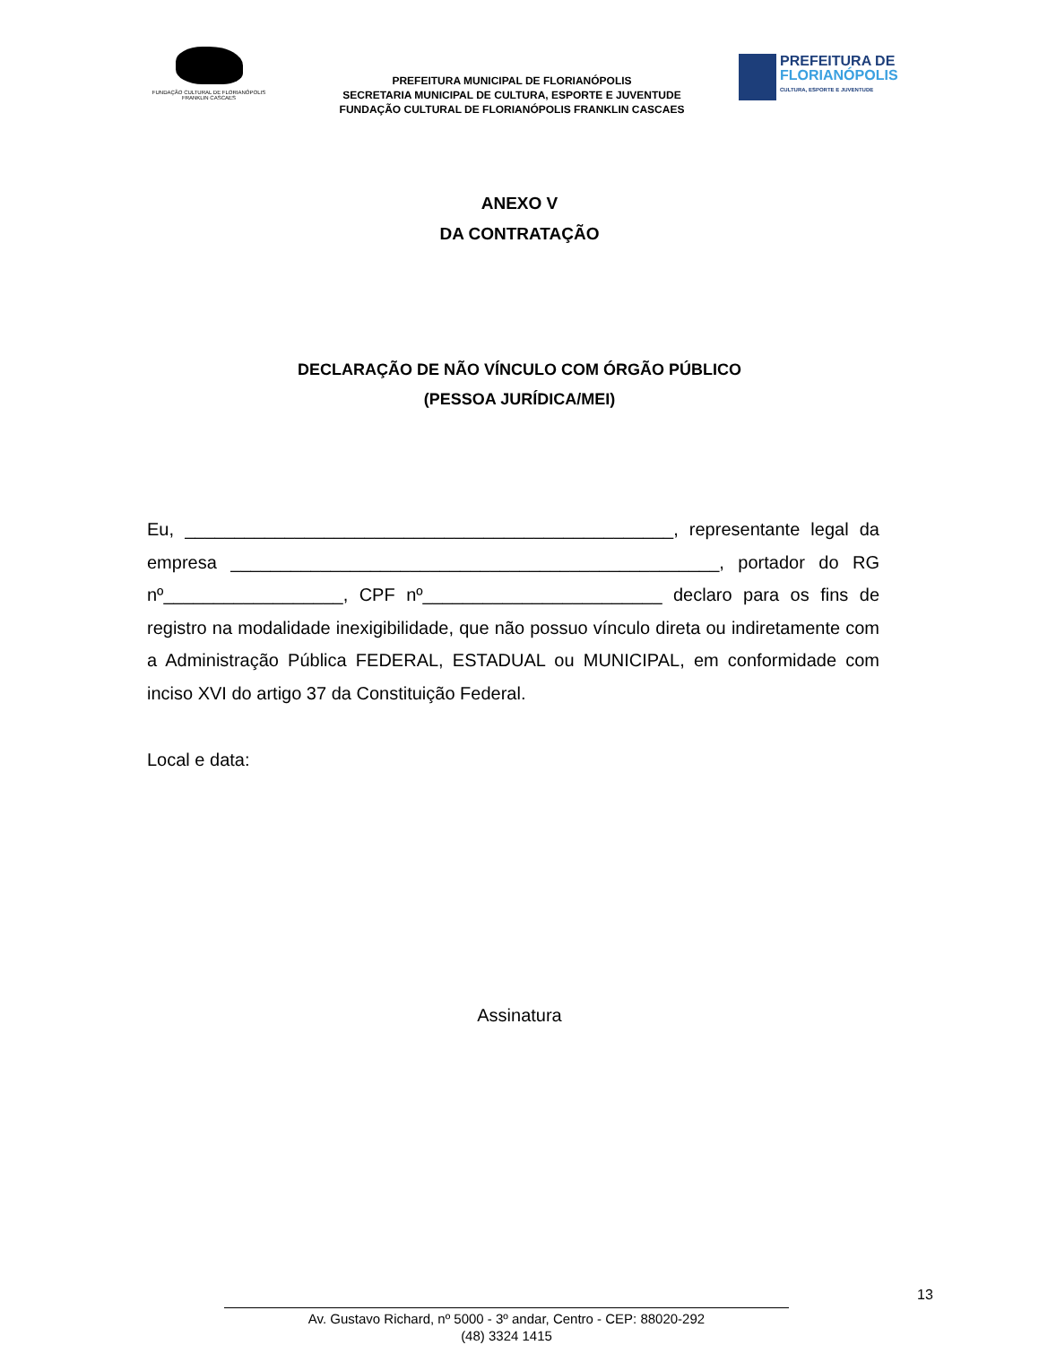FUNDAÇÃO CULTURAL DE FLORIANÓPOLIS
FRANKLIN CASCAES
PREFEITURA MUNICIPAL DE FLORIANÓPOLIS
SECRETARIA MUNICIPAL DE CULTURA, ESPORTE E JUVENTUDE
FUNDAÇÃO CULTURAL DE FLORIANÓPOLIS FRANKLIN CASCAES
PREFEITURA DE
FLORIANÓPOLIS
CULTURA, ESPORTE E JUVENTUDE
ANEXO V
DA CONTRATAÇÃO
DECLARAÇÃO DE NÃO VÍNCULO COM ÓRGÃO PÚBLICO
(PESSOA JURÍDICA/MEI)
Eu, _________________________________________________, representante legal da empresa _________________________________________________, portador do RG nº__________________, CPF nº________________________ declaro para os fins de registro na modalidade inexigibilidade, que não possuo vínculo direta ou indiretamente com a Administração Pública FEDERAL, ESTADUAL ou MUNICIPAL, em conformidade com inciso XVI do artigo 37 da Constituição Federal.
Local e data:
Assinatura
13
Av. Gustavo Richard, nº 5000 - 3º andar, Centro - CEP: 88020-292
(48) 3324 1415